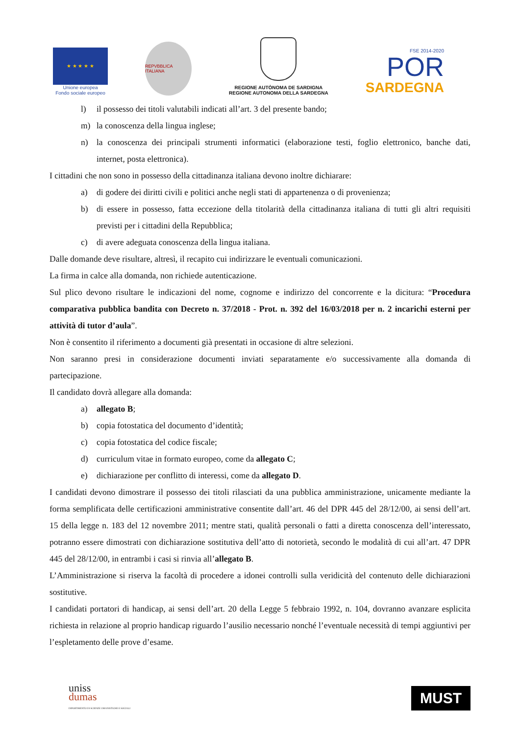★ ★ ★ ★ ★
Unione europea
Fondo sociale europeo
REPVBBLICA ITALIANA
REGIONE AUTÒNOMA DE SARDIGNA
REGIONE AUTONOMA DELLA SARDEGNA
FSE 2014-2020
POR
SARDEGNA
l) il possesso dei titoli valutabili indicati all’art. 3 del presente bando;
m) la conoscenza della lingua inglese;
n) la conoscenza dei principali strumenti informatici (elaborazione testi, foglio elettronico, banche dati, internet, posta elettronica).
I cittadini che non sono in possesso della cittadinanza italiana devono inoltre dichiarare:
a) di godere dei diritti civili e politici anche negli stati di appartenenza o di provenienza;
b) di essere in possesso, fatta eccezione della titolarità della cittadinanza italiana di tutti gli altri requisiti previsti per i cittadini della Repubblica;
c) di avere adeguata conoscenza della lingua italiana.
Dalle domande deve risultare, altresì, il recapito cui indirizzare le eventuali comunicazioni.
La firma in calce alla domanda, non richiede autenticazione.
Sul plico devono risultare le indicazioni del nome, cognome e indirizzo del concorrente e la dicitura: “Procedura comparativa pubblica bandita con Decreto n. 37/2018 - Prot. n. 392 del 16/03/2018 per n. 2 incarichi esterni per attività di tutor d’aula”.
Non è consentito il riferimento a documenti già presentati in occasione di altre selezioni.
Non saranno presi in considerazione documenti inviati separatamente e/o successivamente alla domanda di partecipazione.
Il candidato dovrà allegare alla domanda:
a) allegato B;
b) copia fotostatica del documento d’identità;
c) copia fotostatica del codice fiscale;
d) curriculum vitae in formato europeo, come da allegato C;
e) dichiarazione per conflitto di interessi, come da allegato D.
I candidati devono dimostrare il possesso dei titoli rilasciati da una pubblica amministrazione, unicamente mediante la forma semplificata delle certificazioni amministrative consentite dall’art. 46 del DPR 445 del 28/12/00, ai sensi dell’art. 15 della legge n. 183 del 12 novembre 2011; mentre stati, qualità personali o fatti a diretta conoscenza dell’interessato, potranno essere dimostrati con dichiarazione sostitutiva dell’atto di notorietà, secondo le modalità di cui all’art. 47 DPR 445 del 28/12/00, in entrambi i casi si rinvia all’allegato B.
L’Amministrazione si riserva la facoltà di procedere a idonei controlli sulla veridicità del contenuto delle dichiarazioni sostitutive.
I candidati portatori di handicap, ai sensi dell’art. 20 della Legge 5 febbraio 1992, n. 104, dovranno avanzare esplicita richiesta in relazione al proprio handicap riguardo l’ausilio necessario nonché l’eventuale necessità di tempi aggiuntivi per l’espletamento delle prove d’esame.
uniss
dumas
DIPARTIMENTO DI SCIENZE UMANISTICHE E SOCIALI
MUST